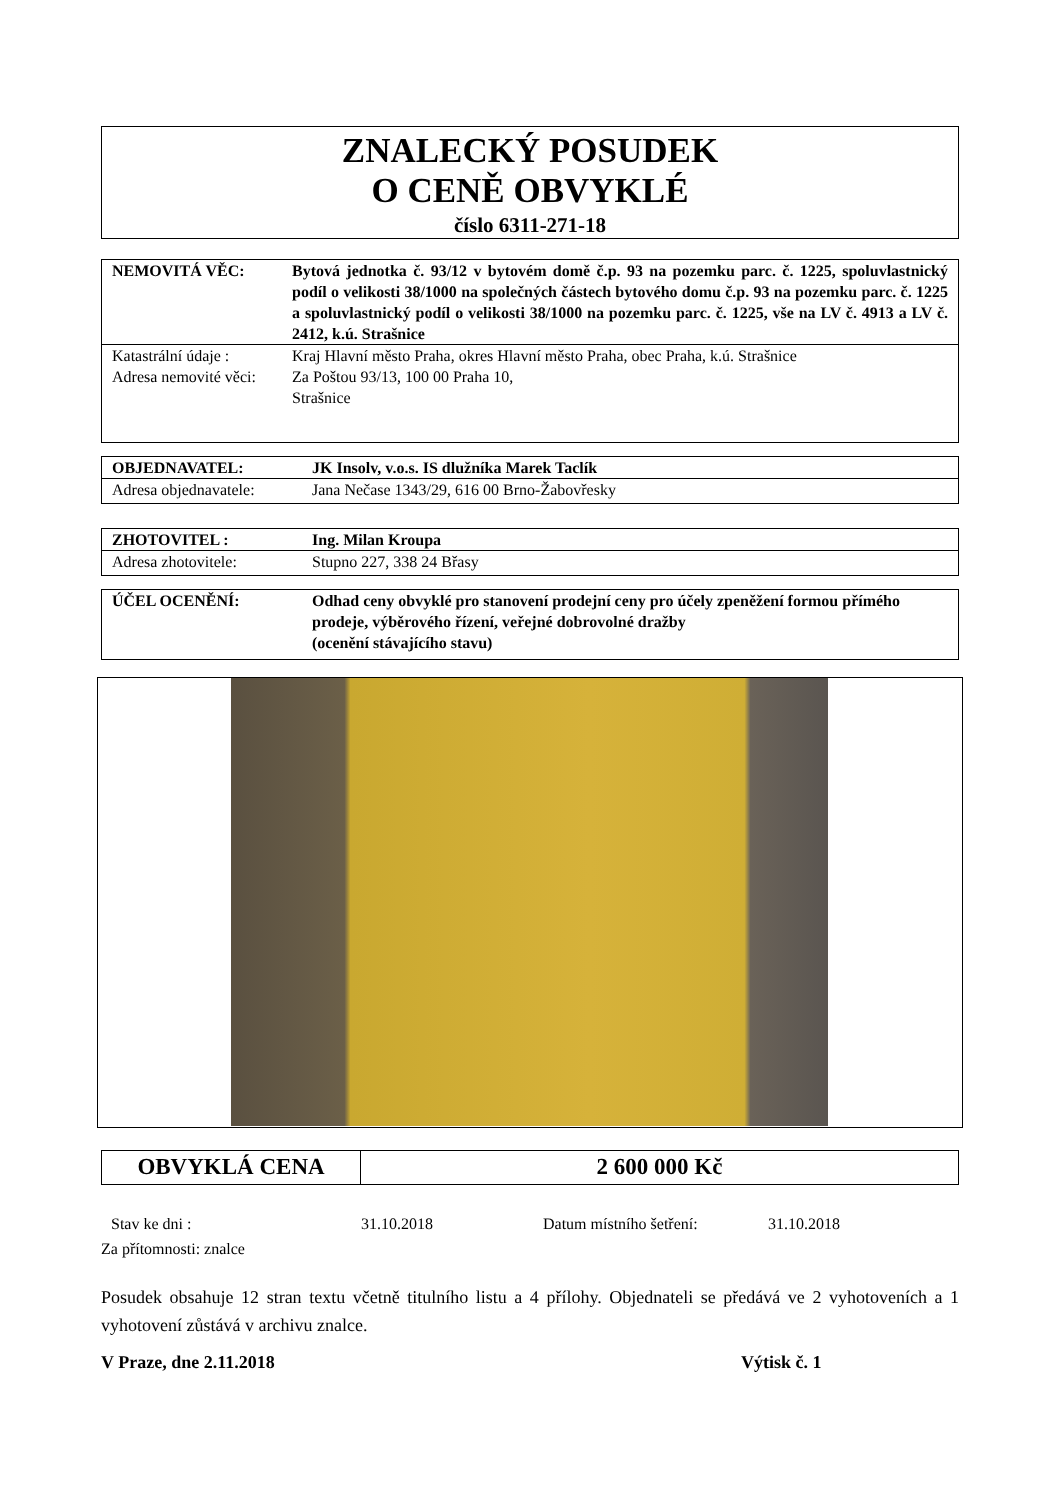ZNALECKÝ POSUDEK
O CENĚ OBVYKLÉ
číslo 6311-271-18
| NEMOVITÁ VĚC: | Bytová jednotka č. 93/12 v bytovém domě č.p. 93 na pozemku parc. č. 1225, spoluvlastnický podíl o velikosti 38/1000 na společných částech bytového domu č.p. 93 na pozemku parc. č. 1225 a spoluvlastnický podíl o velikosti 38/1000 na pozemku parc. č. 1225, vše na LV č. 4913 a LV č. 2412, k.ú. Strašnice |
| Katastrální údaje : | Kraj Hlavní město Praha, okres Hlavní město Praha, obec Praha, k.ú. Strašnice |
| Adresa nemovité věci: | Za Poštou 93/13, 100 00 Praha 10, Strašnice |
| OBJEDNAVATEL: | JK Insolv, v.o.s. IS dlužníka Marek Taclík |
| Adresa objednavatele: | Jana Nečase 1343/29, 616 00 Brno-Žabovřesky |
| ZHOTOVITEL : | Ing. Milan Kroupa |
| Adresa zhotovitele: | Stupno 227, 338 24 Břasy |
| ÚČEL OCENĚNÍ: | Odhad ceny obvyklé pro stanovení prodejní ceny pro účely zpeněžení formou přímého prodeje, výběrového řízení, veřejné dobrovolné dražby (ocenění stávajícího stavu) |
OBVYKLÁ CENA 2 600 000 Kč
Stav ke dni : 31.10.2018 Datum místního šetření: 31.10.2018
Za přítomnosti: znalce
Posudek obsahuje 12 stran textu včetně titulního listu a 4 přílohy. Objednateli se předává ve 2 vyhotoveních a 1 vyhotovení zůstává v archivu znalce.
V Praze, dne 2.11.2018 Výtisk č. 1